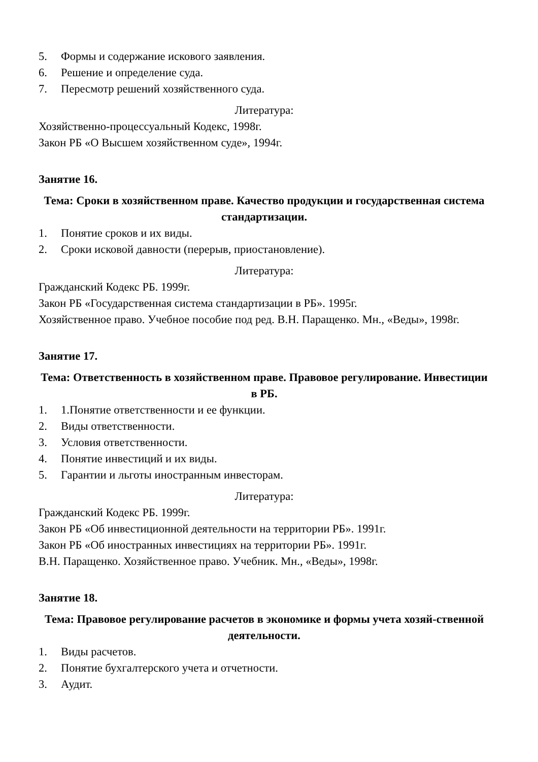5. Формы и содержание искового заявления.
6. Решение и определение суда.
7. Пересмотр решений хозяйственного суда.
Литература:
Хозяйственно-процессуальный Кодекс, 1998г.
Закон РБ «О Высшем хозяйственном суде», 1994г.
Занятие 16.
Тема: Сроки в хозяйственном праве. Качество продукции и государственная система стандартизации.
1. Понятие сроков и их виды.
2. Сроки исковой давности (перерыв, приостановление).
Литература:
Гражданский Кодекс РБ. 1999г.
Закон РБ «Государственная система стандартизации в РБ». 1995г.
Хозяйственное право. Учебное пособие под ред. В.Н. Паращенко. Мн., «Веды», 1998г.
Занятие 17.
Тема: Ответственность в хозяйственном праве. Правовое регулирование. Инвестиции в РБ.
1. 1.Понятие ответственности и ее функции.
2. Виды ответственности.
3. Условия ответственности.
4. Понятие инвестиций и их виды.
5. Гарантии и льготы иностранным инвесторам.
Литература:
Гражданский Кодекс РБ. 1999г.
Закон РБ «Об инвестиционной деятельности на территории РБ». 1991г.
Закон РБ «Об иностранных инвестициях на территории РБ». 1991г.
В.Н. Паращенко. Хозяйственное право. Учебник. Мн., «Веды», 1998г.
Занятие 18.
Тема: Правовое регулирование расчетов в экономике и формы учета хозяй-ственной деятельности.
1. Виды расчетов.
2. Понятие бухгалтерского учета и отчетности.
3. Аудит.